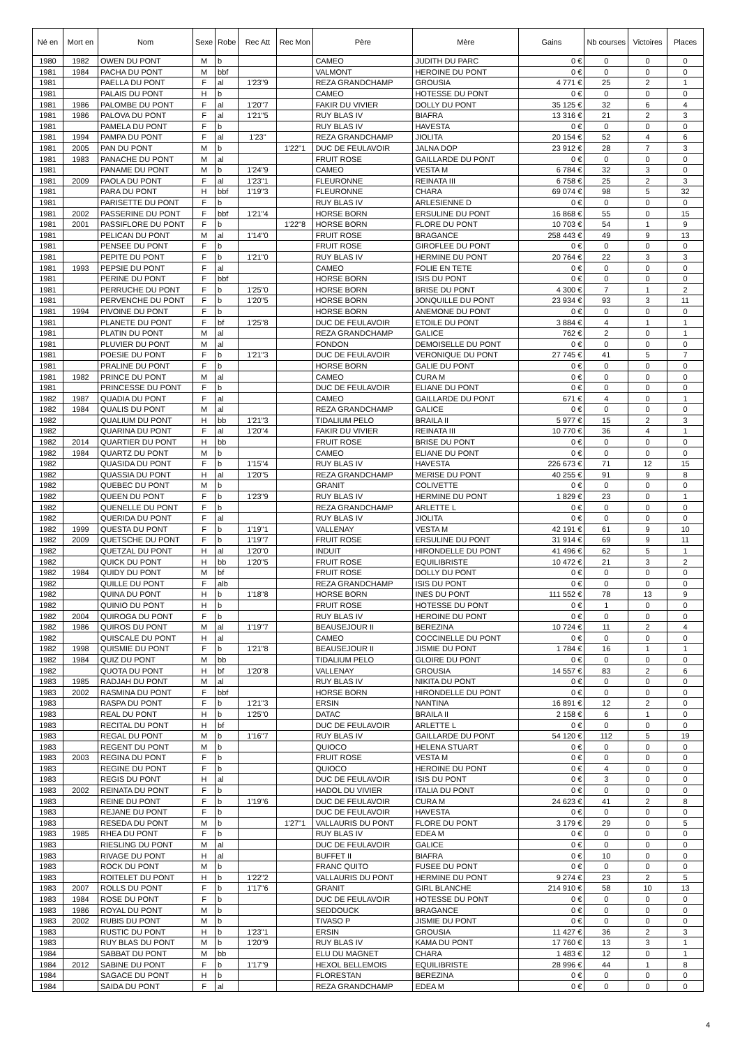| Né en | Mort en | Nom | Sexe | Robe | Rec Att | Rec Mon | Père | Mère | Gains | Nb courses | Victoires | Places |
| --- | --- | --- | --- | --- | --- | --- | --- | --- | --- | --- | --- | --- |
| 1980 | 1982 | OWEN DU PONT | M | b | | | CAMEO | JUDITH DU PARC | 0 € | 0 | 0 | 0 |
| 1981 | 1984 | PACHA DU PONT | M | bbf | | | VALMONT | HEROINE DU PONT | 0 € | 0 | 0 | 0 |
| 1981 | | PAELLA DU PONT | F | al | 1'23"9 | | REZA GRANDCHAMP | GROUSIA | 4 771 € | 25 | 2 | 1 |
| 1981 | | PALAIS DU PONT | H | b | | | CAMEO | HOTESSE DU PONT | 0 € | 0 | 0 | 0 |
| 1981 | 1986 | PALOMBE DU PONT | F | al | 1'20"7 | | FAKIR DU VIVIER | DOLLY DU PONT | 35 125 € | 32 | 6 | 4 |
| 1981 | 1986 | PALOVA DU PONT | F | al | 1'21"5 | | RUY BLAS IV | BIAFRA | 13 316 € | 21 | 2 | 3 |
| 1981 | | PAMELA DU PONT | F | b | | | RUY BLAS IV | HAVESTA | 0 € | 0 | 0 | 0 |
| 1981 | 1994 | PAMPA DU PONT | F | al | 1'23" | | REZA GRANDCHAMP | JIOLITA | 20 154 € | 52 | 4 | 6 |
| 1981 | 2005 | PAN DU PONT | M | b | | 1'22"1 | DUC DE FEULAVOIR | JALNA DOP | 23 912 € | 28 | 7 | 3 |
| 1981 | 1983 | PANACHE DU PONT | M | al | | | FRUIT ROSE | GAILLARDE DU PONT | 0 € | 0 | 0 | 0 |
| 1981 | | PANAME DU PONT | M | b | 1'24"9 | | CAMEO | VESTA M | 6 784 € | 32 | 3 | 0 |
| 1981 | 2009 | PAOLA DU PONT | F | al | 1'23"1 | | FLEURONNE | REINATA III | 6 758 € | 25 | 2 | 3 |
| 1981 | | PARA DU PONT | H | bbf | 1'19"3 | | FLEURONNE | CHARA | 69 074 € | 98 | 5 | 32 |
| 1981 | | PARISETTE DU PONT | F | b | | | RUY BLAS IV | ARLESIENNE D | 0 € | 0 | 0 | 0 |
| 1981 | 2002 | PASSERINE DU PONT | F | bbf | 1'21"4 | | HORSE BORN | ERSULINE DU PONT | 16 868 € | 55 | 0 | 15 |
| 1981 | 2001 | PASSIFLORE DU PONT | F | b | | 1'22"8 | HORSE BORN | FLORE DU PONT | 10 703 € | 54 | 1 | 9 |
| 1981 | | PELICAN DU PONT | M | al | 1'14"0 | | FRUIT ROSE | BRAGANCE | 258 443 € | 49 | 9 | 13 |
| 1981 | | PENSEE DU PONT | F | b | | | FRUIT ROSE | GIROFLEE DU PONT | 0 € | 0 | 0 | 0 |
| 1981 | | PEPITE DU PONT | F | b | 1'21"0 | | RUY BLAS IV | HERMINE DU PONT | 20 764 € | 22 | 3 | 3 |
| 1981 | 1993 | PEPSIE DU PONT | F | al | | | CAMEO | FOLIE EN TETE | 0 € | 0 | 0 | 0 |
| 1981 | | PERINE DU PONT | F | bbf | | | HORSE BORN | ISIS DU PONT | 0 € | 0 | 0 | 0 |
| 1981 | | PERRUCHE DU PONT | F | b | 1'25"0 | | HORSE BORN | BRISE DU PONT | 4 300 € | 7 | 1 | 2 |
| 1981 | | PERVENCHE DU PONT | F | b | 1'20"5 | | HORSE BORN | JONQUILLE DU PONT | 23 934 € | 93 | 3 | 11 |
| 1981 | 1994 | PIVOINE DU PONT | F | b | | | HORSE BORN | ANEMONE DU PONT | 0 € | 0 | 0 | 0 |
| 1981 | | PLANETE DU PONT | F | bf | 1'25"8 | | DUC DE FEULAVOIR | ETOILE DU PONT | 3 884 € | 4 | 1 | 1 |
| 1981 | | PLATIN DU PONT | M | al | | | REZA GRANDCHAMP | GALICE | 762 € | 2 | 0 | 1 |
| 1981 | | PLUVIER DU PONT | M | al | | | FONDON | DEMOISELLE DU PONT | 0 € | 0 | 0 | 0 |
| 1981 | | POESIE DU PONT | F | b | 1'21"3 | | DUC DE FEULAVOIR | VERONIQUE DU PONT | 27 745 € | 41 | 5 | 7 |
| 1981 | | PRALINE DU PONT | F | b | | | HORSE BORN | GALIE DU PONT | 0 € | 0 | 0 | 0 |
| 1981 | 1982 | PRINCE DU PONT | M | al | | | CAMEO | CURA M | 0 € | 0 | 0 | 0 |
| 1981 | | PRINCESSE DU PONT | F | b | | | DUC DE FEULAVOIR | ELIANE DU PONT | 0 € | 0 | 0 | 0 |
| 1982 | 1987 | QUADIA DU PONT | F | al | | | CAMEO | GAILLARDE DU PONT | 671 € | 4 | 0 | 1 |
| 1982 | 1984 | QUALIS DU PONT | M | al | | | REZA GRANDCHAMP | GALICE | 0 € | 0 | 0 | 0 |
| 1982 | | QUALIUM DU PONT | H | bb | 1'21"3 | | TIDALIUM PELO | BRAILA II | 5 977 € | 15 | 2 | 3 |
| 1982 | | QUARINA DU PONT | F | al | 1'20"4 | | FAKIR DU VIVIER | REINATA III | 10 770 € | 36 | 4 | 1 |
| 1982 | 2014 | QUARTIER DU PONT | H | bb | | | FRUIT ROSE | BRISE DU PONT | 0 € | 0 | 0 | 0 |
| 1982 | 1984 | QUARTZ DU PONT | M | b | | | CAMEO | ELIANE DU PONT | 0 € | 0 | 0 | 0 |
| 1982 | | QUASIDA DU PONT | F | b | 1'15"4 | | RUY BLAS IV | HAVESTA | 226 673 € | 71 | 12 | 15 |
| 1982 | | QUASSIA DU PONT | H | al | 1'20"5 | | REZA GRANDCHAMP | MERISE DU PONT | 40 255 € | 91 | 9 | 8 |
| 1982 | | QUEBEC DU PONT | M | b | | | GRANIT | COLIVETTE | 0 € | 0 | 0 | 0 |
| 1982 | | QUEEN DU PONT | F | b | 1'23"9 | | RUY BLAS IV | HERMINE DU PONT | 1 829 € | 23 | 0 | 1 |
| 1982 | | QUENELLE DU PONT | F | b | | | REZA GRANDCHAMP | ARLETTE L | 0 € | 0 | 0 | 0 |
| 1982 | | QUERIDA DU PONT | F | al | | | RUY BLAS IV | JIOLITA | 0 € | 0 | 0 | 0 |
| 1982 | 1999 | QUESTA DU PONT | F | b | 1'19"1 | | VALLENAY | VESTA M | 42 191 € | 61 | 9 | 10 |
| 1982 | 2009 | QUETSCHE DU PONT | F | b | 1'19"7 | | FRUIT ROSE | ERSULINE DU PONT | 31 914 € | 69 | 9 | 11 |
| 1982 | | QUETZAL DU PONT | H | al | 1'20"0 | | INDUIT | HIRONDELLE DU PONT | 41 496 € | 62 | 5 | 1 |
| 1982 | | QUICK DU PONT | H | bb | 1'20"5 | | FRUIT ROSE | EQUILIBRISTE | 10 472 € | 21 | 3 | 2 |
| 1982 | 1984 | QUIDY DU PONT | M | bf | | | FRUIT ROSE | DOLLY DU PONT | 0 € | 0 | 0 | 0 |
| 1982 | | QUILLE DU PONT | F | alb | | | REZA GRANDCHAMP | ISIS DU PONT | 0 € | 0 | 0 | 0 |
| 1982 | | QUINA DU PONT | H | b | 1'18"8 | | HORSE BORN | INES DU PONT | 111 552 € | 78 | 13 | 9 |
| 1982 | | QUINIO DU PONT | H | b | | | FRUIT ROSE | HOTESSE DU PONT | 0 € | 1 | 0 | 0 |
| 1982 | 2004 | QUIROGA DU PONT | F | b | | | RUY BLAS IV | HEROINE DU PONT | 0 € | 0 | 0 | 0 |
| 1982 | 1986 | QUIROS DU PONT | M | al | 1'19"7 | | BEAUSEJOUR II | BEREZINA | 10 724 € | 11 | 2 | 4 |
| 1982 | | QUISCALE DU PONT | H | al | | | CAMEO | COCCINELLE DU PONT | 0 € | 0 | 0 | 0 |
| 1982 | 1998 | QUISMIE DU PONT | F | b | 1'21"8 | | BEAUSEJOUR II | JISMIE DU PONT | 1 784 € | 16 | 1 | 1 |
| 1982 | 1984 | QUIZ DU PONT | M | bb | | | TIDALIUM PELO | GLOIRE DU PONT | 0 € | 0 | 0 | 0 |
| 1982 | | QUOTA DU PONT | H | bf | 1'20"8 | | VALLENAY | GROUSIA | 14 557 € | 83 | 2 | 6 |
| 1983 | 1985 | RADJAH DU PONT | M | al | | | RUY BLAS IV | NIKITA DU PONT | 0 € | 0 | 0 | 0 |
| 1983 | 2002 | RASMINA DU PONT | F | bbf | | | HORSE BORN | HIRONDELLE DU PONT | 0 € | 0 | 0 | 0 |
| 1983 | | RASPA DU PONT | F | b | 1'21"3 | | ERSIN | NANTINA | 16 891 € | 12 | 2 | 0 |
| 1983 | | REAL DU PONT | H | b | 1'25"0 | | DATAC | BRAILA II | 2 158 € | 6 | 1 | 0 |
| 1983 | | RECITAL DU PONT | H | bf | | | DUC DE FEULAVOIR | ARLETTE L | 0 € | 0 | 0 | 0 |
| 1983 | | REGAL DU PONT | M | b | 1'16"7 | | RUY BLAS IV | GAILLARDE DU PONT | 54 120 € | 112 | 5 | 19 |
| 1983 | | REGENT DU PONT | M | b | | | QUIOCO | HELENA STUART | 0 € | 0 | 0 | 0 |
| 1983 | 2003 | REGINA DU PONT | F | b | | | FRUIT ROSE | VESTA M | 0 € | 0 | 0 | 0 |
| 1983 | | REGINE DU PONT | F | b | | | QUIOCO | HEROINE DU PONT | 0 € | 4 | 0 | 0 |
| 1983 | | REGIS DU PONT | H | al | | | DUC DE FEULAVOIR | ISIS DU PONT | 0 € | 3 | 0 | 0 |
| 1983 | 2002 | REINATA DU PONT | F | b | | | HADOL DU VIVIER | ITALIA DU PONT | 0 € | 0 | 0 | 0 |
| 1983 | | REINE DU PONT | F | b | 1'19"6 | | DUC DE FEULAVOIR | CURA M | 24 623 € | 41 | 2 | 8 |
| 1983 | | REJANE DU PONT | F | b | | | DUC DE FEULAVOIR | HAVESTA | 0 € | 0 | 0 | 0 |
| 1983 | | RESEDA DU PONT | M | b | | 1'27"1 | VALLAURIS DU PONT | FLORE DU PONT | 3 179 € | 29 | 0 | 5 |
| 1983 | 1985 | RHEA DU PONT | F | b | | | RUY BLAS IV | EDEA M | 0 € | 0 | 0 | 0 |
| 1983 | | RIESLING DU PONT | M | al | | | DUC DE FEULAVOIR | GALICE | 0 € | 0 | 0 | 0 |
| 1983 | | RIVAGE DU PONT | H | al | | | BUFFET II | BIAFRA | 0 € | 10 | 0 | 0 |
| 1983 | | ROCK DU PONT | M | b | | | FRANC QUITO | FUSEE DU PONT | 0 € | 0 | 0 | 0 |
| 1983 | | ROITELET DU PONT | H | b | 1'22"2 | | VALLAURIS DU PONT | HERMINE DU PONT | 9 274 € | 23 | 2 | 5 |
| 1983 | 2007 | ROLLS DU PONT | F | b | 1'17"6 | | GRANIT | GIRL BLANCHE | 214 910 € | 58 | 10 | 13 |
| 1983 | 1984 | ROSE DU PONT | F | b | | | DUC DE FEULAVOIR | HOTESSE DU PONT | 0 € | 0 | 0 | 0 |
| 1983 | 1986 | ROYAL DU PONT | M | b | | | SEDDOUCK | BRAGANCE | 0 € | 0 | 0 | 0 |
| 1983 | 2002 | RUBIS DU PONT | M | b | | | TIVASO P | JISMIE DU PONT | 0 € | 0 | 0 | 0 |
| 1983 | | RUSTIC DU PONT | H | b | 1'23"1 | | ERSIN | GROUSIA | 11 427 € | 36 | 2 | 3 |
| 1983 | | RUY BLAS DU PONT | M | b | 1'20"9 | | RUY BLAS IV | KAMA DU PONT | 17 760 € | 13 | 3 | 1 |
| 1984 | | SABBAT DU PONT | M | bb | | | ELU DU MAGNET | CHARA | 1 483 € | 12 | 0 | 1 |
| 1984 | 2012 | SABINE DU PONT | F | b | 1'17"9 | | HEXOL BELLEMOIS | EQUILIBRISTE | 28 996 € | 44 | 1 | 8 |
| 1984 | | SAGACE DU PONT | H | b | | | FLORESTAN | BEREZINA | 0 € | 0 | 0 | 0 |
| 1984 | | SAIDA DU PONT | F | al | | | REZA GRANDCHAMP | EDEA M | 0 € | 0 | 0 | 0 |
4